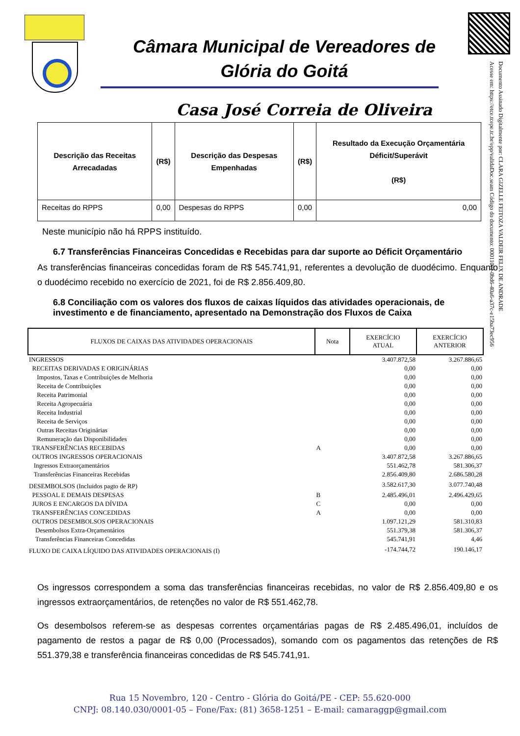Câmara Municipal de Vereadores de
Glória do Goitá
Casa José Correia de Oliveira
Documento Assinado Digitalmente por: CLARA GIZELLE FEITOZA VALDEIR FELIX DE ANDRADE
Acesse em: https://etce.tcepe.tc.br/epp/validaDoc.seam Código do documento: 0001107f-0bd6-40a6-a37c-e15ba73ec956
| Descrição das Receitas Arrecadadas | (R$) | Descrição das Despesas Empenhadas | (R$) | Resultado da Execução Orçamentária Déficit/Superávit (R$) |
| --- | --- | --- | --- | --- |
| Receitas do RPPS | 0,00 | Despesas do RPPS | 0,00 | 0,00 |
Neste município não há RPPS instituído.
6.7 Transferências Financeiras Concedidas e Recebidas para dar suporte ao Déficit Orçamentário
As transferências financeiras concedidas foram de R$ 545.741,91, referentes a devolução de duodécimo. Enquanto o duodécimo recebido no exercício de 2021, foi de R$ 2.856.409,80.
6.8 Conciliação com os valores dos fluxos de caixas líquidos das atividades operacionais, de investimento e de financiamento, apresentado na Demonstração dos Fluxos de Caixa
| FLUXOS DE CAIXAS DAS ATIVIDADES OPERACIONAIS | Nota | EXERCÍCIO ATUAL | EXERCÍCIO ANTERIOR |
| --- | --- | --- | --- |
| INGRESSOS | | 3.407.872,58 | 3.267.886,65 |
| RECEITAS DERIVADAS E ORIGINÁRIAS | | 0,00 | 0,00 |
| Impostos, Taxas e Contribuições de Melhoria | | 0,00 | 0,00 |
| Receita de Contribuições | | 0,00 | 0,00 |
| Receita Patrimonial | | 0,00 | 0,00 |
| Receita Agropecuária | | 0,00 | 0,00 |
| Receita Industrial | | 0,00 | 0,00 |
| Receita de Serviços | | 0,00 | 0,00 |
| Outras Receitas Originárias | | 0,00 | 0,00 |
| Remuneração das Disponibilidades | | 0,00 | 0,00 |
| TRANSFERÊNCIAS RECEBIDAS | A | 0,00 | 0,00 |
| OUTROS INGRESSOS OPERACIONAIS | | 3.407.872,58 | 3.267.886,65 |
| Ingressos Extraorçamentários | | 551.462,78 | 581.306,37 |
| Transferências Financeiras Recebidas | | 2.856.409,80 | 2.686.580,28 |
| DESEMBOLSOS (Incluidos pagto de RP) | | 3.582.617,30 | 3.077.740,48 |
| PESSOAL E DEMAIS DESPESAS | B | 2.485.496,01 | 2.496.429,65 |
| JUROS E ENCARGOS DA DÍVIDA | C | 0,00 | 0,00 |
| TRANSFERÊNCIAS CONCEDIDAS | A | 0,00 | 0,00 |
| OUTROS DESEMBOLSOS OPERACIONAIS | | 1.097.121,29 | 581.310,83 |
| Desembolsos Extra-Orçamentários | | 551.379,38 | 581.306,37 |
| Transferências Financeiras Concedidas | | 545.741,91 | 4,46 |
| FLUXO DE CAIXA LÍQUIDO DAS ATIVIDADES OPERACIONAIS (I) | | -174.744,72 | 190.146,17 |
Os ingressos correspondem a soma das transferências financeiras recebidas, no valor de R$ 2.856.409,80 e os ingressos extraorçamentários, de retenções no valor de R$ 551.462,78.
Os desembolsos referem-se as despesas correntes orçamentárias pagas de R$ 2.485.496,01, incluídos de pagamento de restos a pagar de R$ 0,00 (Processados), somando com os pagamentos das retenções de R$ 551.379,38 e transferência financeiras concedidas de R$ 545.741,91.
Rua 15 Novembro, 120 - Centro - Glória do Goitá/PE - CEP: 55.620-000
CNPJ: 08.140.030/0001-05 – Fone/Fax: (81) 3658-1251 – E-mail: camaraggp@gmail.com